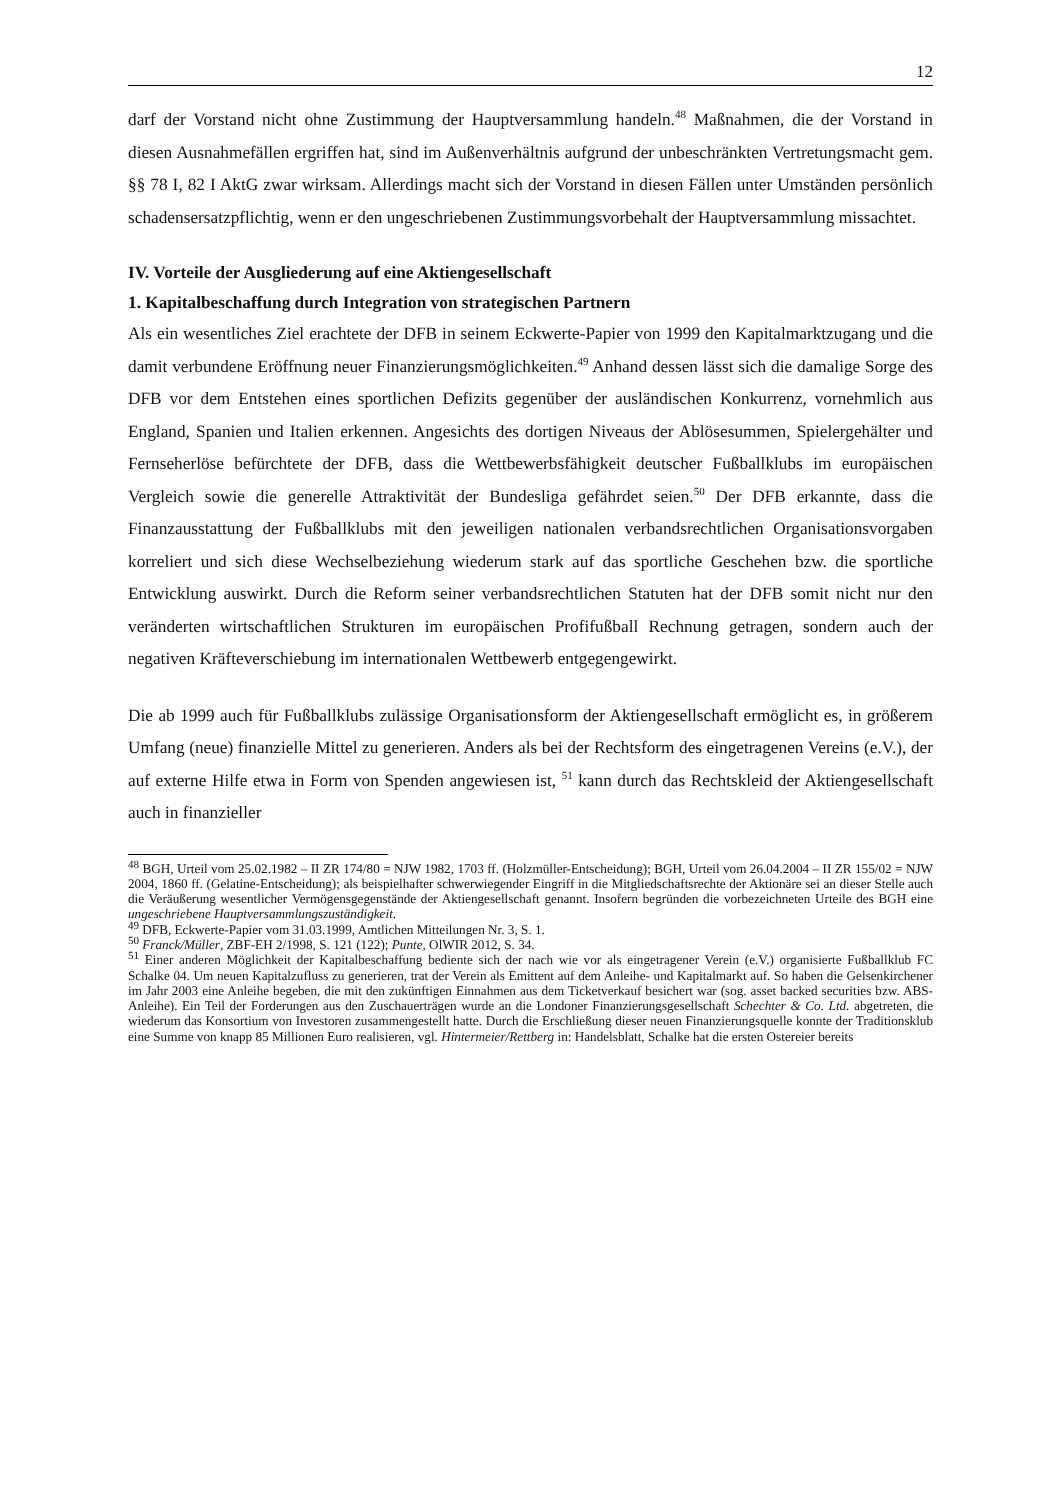12
darf der Vorstand nicht ohne Zustimmung der Hauptversammlung handeln.<sup>48</sup> Maßnahmen, die der Vorstand in diesen Ausnahmefällen ergriffen hat, sind im Außenverhältnis aufgrund der unbeschränkten Vertretungsmacht gem. §§ 78 I, 82 I AktG zwar wirksam. Allerdings macht sich der Vorstand in diesen Fällen unter Umständen persönlich schadensersatzpflichtig, wenn er den ungeschriebenen Zustimmungsvorbehalt der Hauptversammlung missachtet.
IV. Vorteile der Ausgliederung auf eine Aktiengesellschaft
1. Kapitalbeschaffung durch Integration von strategischen Partnern
Als ein wesentliches Ziel erachtete der DFB in seinem Eckwerte-Papier von 1999 den Kapitalmarktzugang und die damit verbundene Eröffnung neuer Finanzierungsmöglichkeiten.<sup>49</sup> Anhand dessen lässt sich die damalige Sorge des DFB vor dem Entstehen eines sportlichen Defizits gegenüber der ausländischen Konkurrenz, vornehmlich aus England, Spanien und Italien erkennen. Angesichts des dortigen Niveaus der Ablösesummen, Spielergehälter und Fernseherlöse befürchtete der DFB, dass die Wettbewerbsfähigkeit deutscher Fußballklubs im europäischen Vergleich sowie die generelle Attraktivität der Bundesliga gefährdet seien.<sup>50</sup> Der DFB erkannte, dass die Finanzausstattung der Fußballklubs mit den jeweiligen nationalen verbandsrechtlichen Organisationsvorgaben korreliert und sich diese Wechselbeziehung wiederum stark auf das sportliche Geschehen bzw. die sportliche Entwicklung auswirkt. Durch die Reform seiner verbandsrechtlichen Statuten hat der DFB somit nicht nur den veränderten wirtschaftlichen Strukturen im europäischen Profifußball Rechnung getragen, sondern auch der negativen Kräfteverschiebung im internationalen Wettbewerb entgegengewirkt.
Die ab 1999 auch für Fußballklubs zulässige Organisationsform der Aktiengesellschaft ermöglicht es, in größerem Umfang (neue) finanzielle Mittel zu generieren. Anders als bei der Rechtsform des eingetragenen Vereins (e.V.), der auf externe Hilfe etwa in Form von Spenden angewiesen ist, <sup>51</sup> kann durch das Rechtskleid der Aktiengesellschaft auch in finanzieller
<sup>48</sup> BGH, Urteil vom 25.02.1982 – II ZR 174/80 = NJW 1982, 1703 ff. (Holzmüller-Entscheidung); BGH, Urteil vom 26.04.2004 – II ZR 155/02 = NJW 2004, 1860 ff. (Gelatine-Entscheidung); als beispielhafter schwerwiegender Eingriff in die Mitgliedschaftsrechte der Aktionäre sei an dieser Stelle auch die Veräußerung wesentlicher Vermögensgegenstände der Aktiengesellschaft genannt. Insofern begründen die vorbezeichneten Urteile des BGH eine ungeschriebene Hauptversammlungszuständigkeit.
<sup>49</sup> DFB, Eckwerte-Papier vom 31.03.1999, Amtlichen Mitteilungen Nr. 3, S. 1.
<sup>50</sup> Franck/Müller, ZBF-EH 2/1998, S. 121 (122); Punte, OlWIR 2012, S. 34.
<sup>51</sup> Einer anderen Möglichkeit der Kapitalbeschaffung bediente sich der nach wie vor als eingetragener Verein (e.V.) organisierte Fußballklub FC Schalke 04. Um neuen Kapitalzufluss zu generieren, trat der Verein als Emittent auf dem Anleihe- und Kapitalmarkt auf. So haben die Gelsenkirchener im Jahr 2003 eine Anleihe begeben, die mit den zukünftigen Einnahmen aus dem Ticketverkauf besichert war (sog. asset backed securities bzw. ABS-Anleihe). Ein Teil der Forderungen aus den Zuschauerträgen wurde an die Londoner Finanzierungsgesellschaft Schechter & Co. Ltd. abgetreten, die wiederum das Konsortium von Investoren zusammengestellt hatte. Durch die Erschließung dieser neuen Finanzierungsquelle konnte der Traditionsklub eine Summe von knapp 85 Millionen Euro realisieren, vgl. Hintermeier/Rettberg in: Handelsblatt, Schalke hat die ersten Ostereier bereits